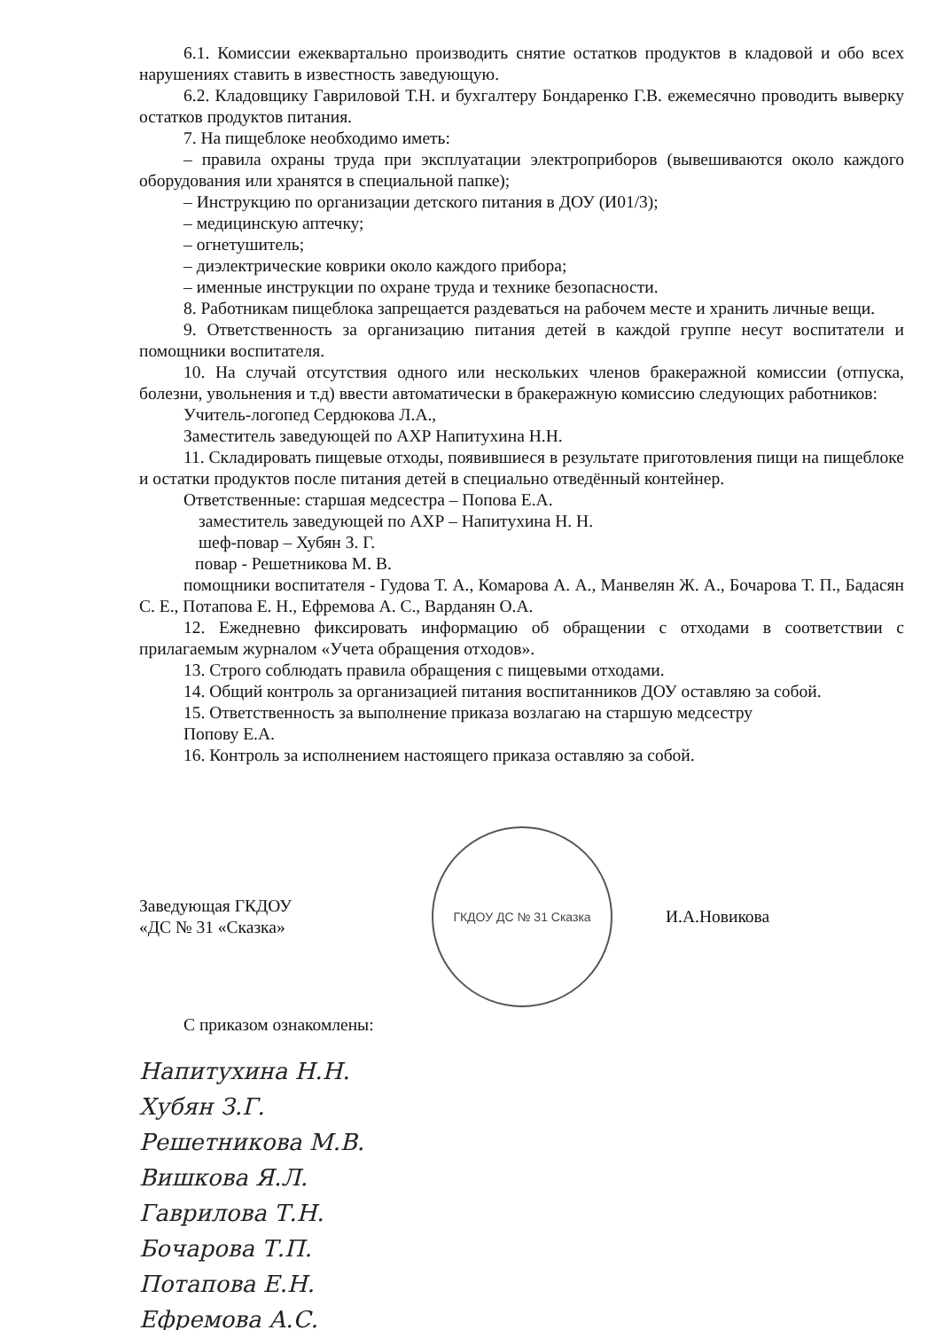6.1. Комиссии ежеквартально производить снятие остатков продуктов в кладовой и обо всех нарушениях ставить в известность заведующую.
6.2. Кладовщику Гавриловой Т.Н. и бухгалтеру Бондаренко Г.В. ежемесячно проводить выверку остатков продуктов питания.
7. На пищеблоке необходимо иметь:
– правила охраны труда при эксплуатации электроприборов (вывешиваются около каждого оборудования или хранятся в специальной папке);
– Инструкцию по организации детского питания в ДОУ (И01/3);
– медицинскую аптечку;
– огнетушитель;
– диэлектрические коврики около каждого прибора;
– именные инструкции по охране труда и технике безопасности.
8. Работникам пищеблока запрещается раздеваться на рабочем месте и хранить личные вещи.
9. Ответственность за организацию питания детей в каждой группе несут воспитатели и помощники воспитателя.
10. На случай отсутствия одного или нескольких членов бракеражной комиссии (отпуска, болезни, увольнения и т.д) ввести автоматически в бракеражную комиссию следующих работников:
Учитель-логопед Сердюкова Л.А.,
Заместитель заведующей по АХР Напитухина Н.Н.
11. Складировать пищевые отходы, появившиеся в результате приготовления пищи на пищеблоке и остатки продуктов после питания детей в специально отведённый контейнер.
Ответственные: старшая медсестра – Попова Е.А.
заместитель заведующей по АХР – Напитухина Н. Н.
шеф-повар – Хубян З. Г.
повар - Решетникова М. В.
помощники воспитателя - Гудова Т. А., Комарова А. А., Манвелян Ж. А., Бочарова Т. П., Бадасян С. Е., Потапова Е. Н., Ефремова А. С., Варданян О.А.
12. Ежедневно фиксировать информацию об обращении с отходами в соответствии с прилагаемым журналом «Учета обращения отходов».
13. Строго соблюдать правила обращения с пищевыми отходами.
14. Общий контроль за организацией питания воспитанников ДОУ оставляю за собой.
15. Ответственность за выполнение приказа возлагаю на старшую медсестру
Попову Е.А.
16. Контроль за исполнением настоящего приказа оставляю за собой.
Заведующая ГКДОУ
«ДС № 31 «Сказка»
ГКДОУ ДС № 31 Сказка
И.А.Новикова
С приказом ознакомлены:
Напитухина Н.Н.
Хубян З.Г.
Решетникова М.В.
Вишкова Я.Л.
Гаврилова Т.Н.
Бочарова Т.П.
Потапова Е.Н.
Ефремова А.С.